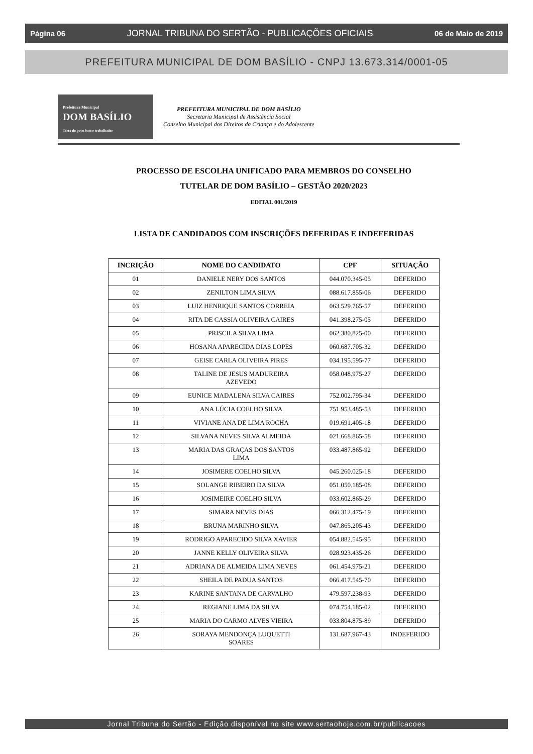Página 06 JORNAL TRIBUNA DO SERTÃO - PUBLICAÇÕES OFICIAIS 06 de Maio de 2019
PREFEITURA MUNICIPAL DE DOM BASÍLIO - CNPJ 13.673.314/0001-05
Prefeitura Municipal
DOM BASÍLIO
Terra do povo bom e trabalhador
PREFEITURA MUNICIPAL DE DOM BASÍLIO
Secretaria Municipal de Assistência Social
Conselho Municipal dos Direitos da Criança e do Adolescente
PROCESSO DE ESCOLHA UNIFICADO PARA MEMBROS DO CONSELHO
TUTELAR DE DOM BASÍLIO – GESTÃO 2020/2023
EDITAL 001/2019
LISTA DE CANDIDADOS COM INSCRIÇÕES DEFERIDAS E INDEFERIDAS
| INCRIÇÃO | NOME DO CANDIDATO | CPF | SITUAÇÃO |
| --- | --- | --- | --- |
| 01 | DANIELE NERY DOS SANTOS | 044.070.345-05 | DEFERIDO |
| 02 | ZENILTON LIMA SILVA | 088.617.855-06 | DEFERIDO |
| 03 | LUIZ HENRIQUE SANTOS CORREIA | 063.529.765-57 | DEFERIDO |
| 04 | RITA DE CASSIA OLIVEIRA CAIRES | 041.398.275-05 | DEFERIDO |
| 05 | PRISCILA SILVA LIMA | 062.380.825-00 | DEFERIDO |
| 06 | HOSANA APARECIDA DIAS LOPES | 060.687.705-32 | DEFERIDO |
| 07 | GEISE CARLA OLIVEIRA PIRES | 034.195.595-77 | DEFERIDO |
| 08 | TALINE DE JESUS MADUREIRA AZEVEDO | 058.048.975-27 | DEFERIDO |
| 09 | EUNICE MADALENA SILVA CAIRES | 752.002.795-34 | DEFERIDO |
| 10 | ANA LÚCIA COELHO SILVA | 751.953.485-53 | DEFERIDO |
| 11 | VIVIANE ANA DE LIMA ROCHA | 019.691.405-18 | DEFERIDO |
| 12 | SILVANA NEVES SILVA ALMEIDA | 021.668.865-58 | DEFERIDO |
| 13 | MARIA DAS GRAÇAS DOS SANTOS LIMA | 033.487.865-92 | DEFERIDO |
| 14 | JOSIMERE COELHO SILVA | 045.260.025-18 | DEFERIDO |
| 15 | SOLANGE RIBEIRO DA SILVA | 051.050.185-08 | DEFERIDO |
| 16 | JOSIMEIRE COELHO SILVA | 033.602.865-29 | DEFERIDO |
| 17 | SIMARA NEVES DIAS | 066.312.475-19 | DEFERIDO |
| 18 | BRUNA MARINHO SILVA | 047.865.205-43 | DEFERIDO |
| 19 | RODRIGO APARECIDO SILVA XAVIER | 054.882.545-95 | DEFERIDO |
| 20 | JANNE KELLY OLIVEIRA SILVA | 028.923.435-26 | DEFERIDO |
| 21 | ADRIANA DE ALMEIDA LIMA NEVES | 061.454.975-21 | DEFERIDO |
| 22 | SHEILA DE PADUA SANTOS | 066.417.545-70 | DEFERIDO |
| 23 | KARINE SANTANA DE CARVALHO | 479.597.238-93 | DEFERIDO |
| 24 | REGIANE LIMA DA SILVA | 074.754.185-02 | DEFERIDO |
| 25 | MARIA DO CARMO ALVES VIEIRA | 033.804.875-89 | DEFERIDO |
| 26 | SORAYA MENDONÇA LUQUETTI SOARES | 131.687.967-43 | INDEFERIDO |
Jornal Tribuna do Sertão - Edição disponível no site www.sertaohoje.com.br/publicacoes